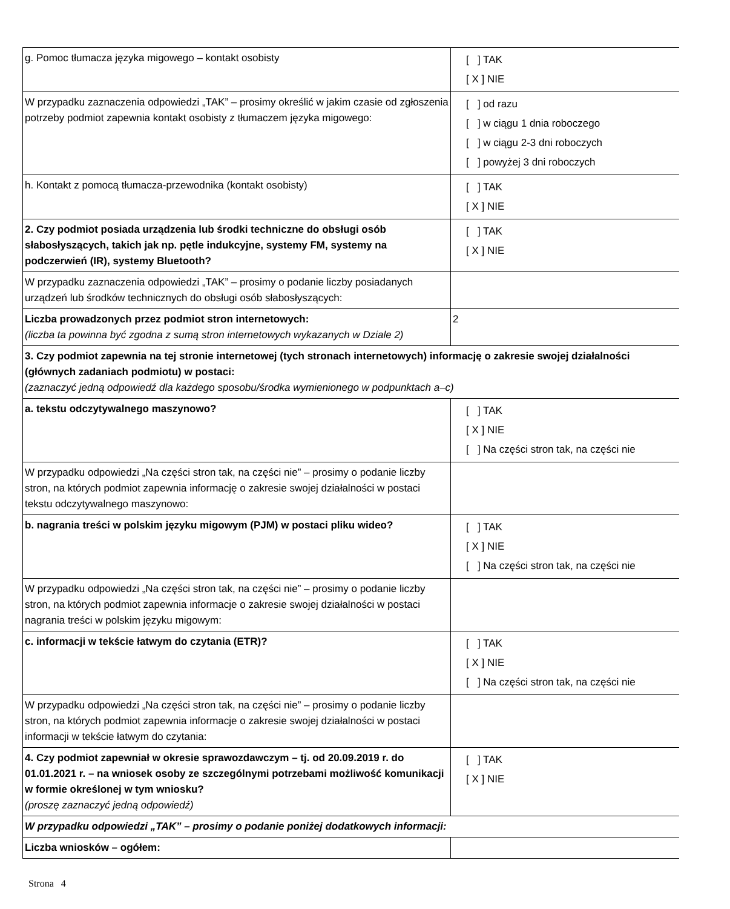| g. Pomoc tłumacza języka migowego – kontakt osobisty | [ ] TAK [ X ] NIE |
| W przypadku zaznaczenia odpowiedzi „TAK” – prosimy określić w jakim czasie od zgłoszenia potrzeby podmiot zapewnia kontakt osobisty z tłumaczem języka migowego: | [ ] od razu [ ] w ciągu 1 dnia roboczego [ ] w ciągu 2-3 dni roboczych [ ] powyżej 3 dni roboczych |
| h. Kontakt z pomocą tłumacza-przewodnika (kontakt osobisty) | [ ] TAK [ X ] NIE |
| 2. Czy podmiot posiada urządzenia lub środki techniczne do obsługi osób słabosłyszących, takich jak np. pętle indukcyjne, systemy FM, systemy na podczerwień (IR), systemy Bluetooth? | [ ] TAK [ X ] NIE |
| W przypadku zaznaczenia odpowiedzi „TAK” – prosimy o podanie liczby posiadanych urządzeń lub środków technicznych do obsługi osób słabosłyszących: | |
| Liczba prowadzonych przez podmiot stron internetowych: (liczba ta powinna być zgodna z sumą stron internetowych wykazanych w Dziale 2) | 2 |
| 3. Czy podmiot zapewnia na tej stronie internetowej (tych stronach internetowych) informację o zakresie swojej działalności (głównych zadaniach podmiotu) w postaci: (zaznaczyć jedną odpowiedź dla każdego sposobu/środka wymienionego w podpunktach a–c) | |
| a. tekstu odczytywalnego maszynowo? | [ ] TAK [ X ] NIE [ ] Na części stron tak, na części nie |
| W przypadku odpowiedzi „Na części stron tak, na części nie” – prosimy o podanie liczby stron, na których podmiot zapewnia informację o zakresie swojej działalności w postaci tekstu odczytywalnego maszynowo: | |
| b. nagrania treści w polskim języku migowym (PJM) w postaci pliku wideo? | [ ] TAK [ X ] NIE [ ] Na części stron tak, na części nie |
| W przypadku odpowiedzi „Na części stron tak, na części nie” – prosimy o podanie liczby stron, na których podmiot zapewnia informacje o zakresie swojej działalności w postaci nagrania treści w polskim języku migowym: | |
| c. informacji w tekście łatwym do czytania (ETR)? | [ ] TAK [ X ] NIE [ ] Na części stron tak, na części nie |
| W przypadku odpowiedzi „Na części stron tak, na części nie” – prosimy o podanie liczby stron, na których podmiot zapewnia informacje o zakresie swojej działalności w postaci informacji w tekście łatwym do czytania: | |
| 4. Czy podmiot zapewniał w okresie sprawozdawczym – tj. od 20.09.2019 r. do 01.01.2021 r. – na wniosek osoby ze szczególnymi potrzebami możliwość komunikacji w formie określonej w tym wniosku? (proszę zaznaczyć jedną odpowiedź) | [ ] TAK [ X ] NIE |
| W przypadku odpowiedzi „TAK” – prosimy o podanie poniżej dodatkowych informacji: | |
| Liczba wniosków – ogółem: | |
Strona 4